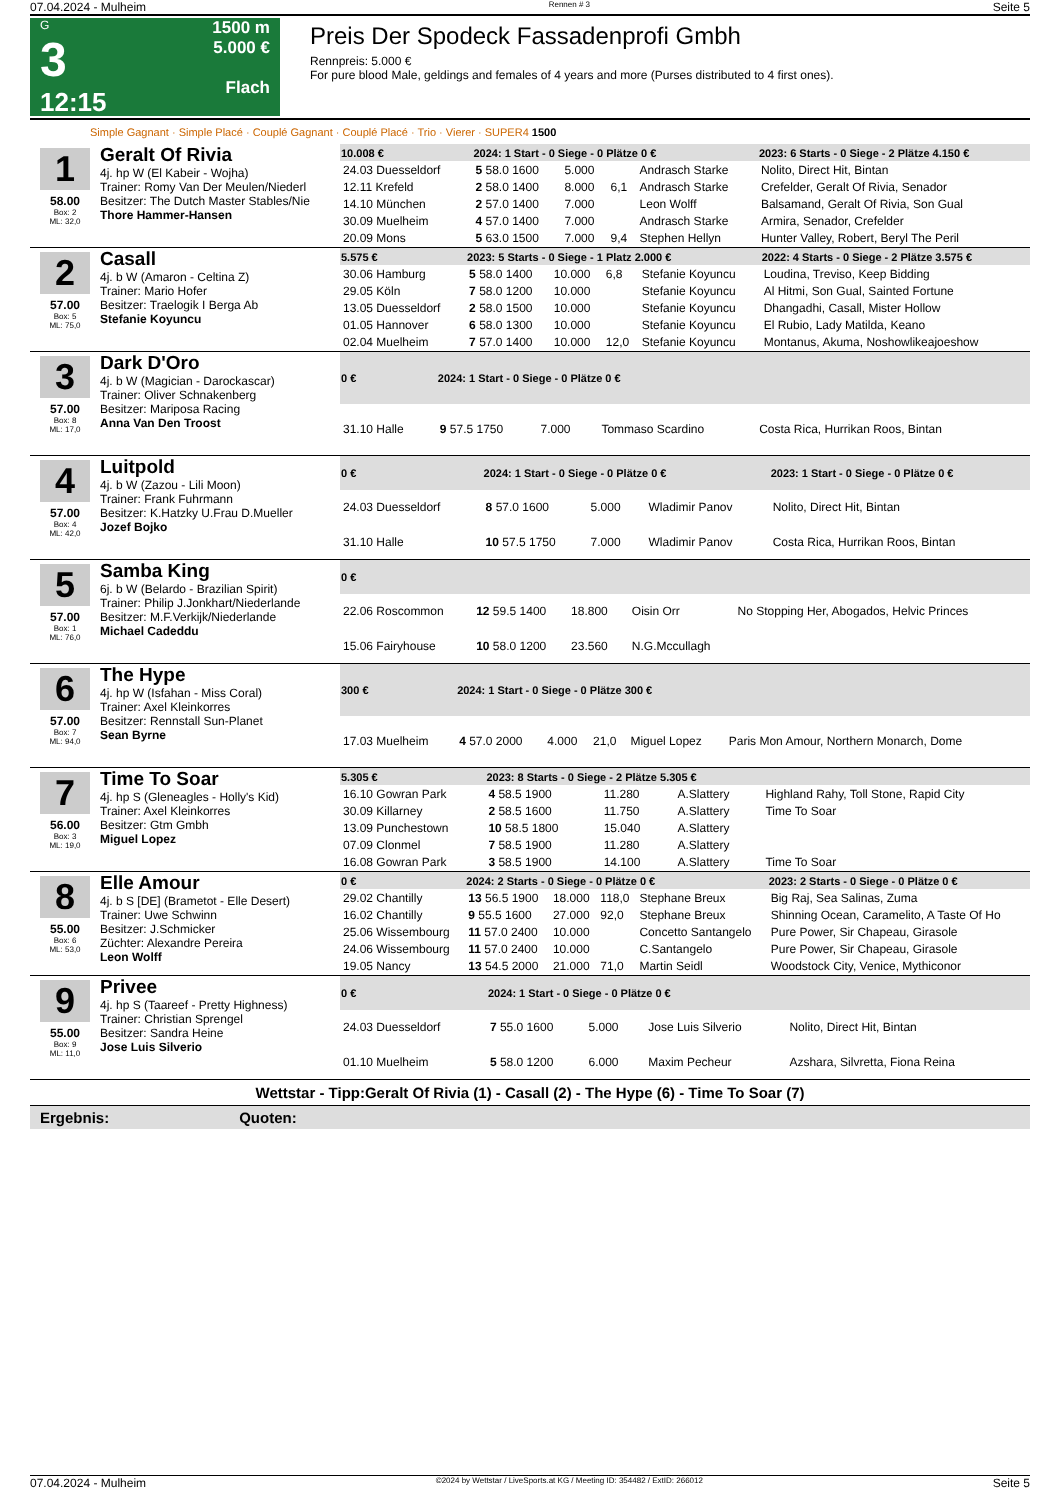07.04.2024 - Mulheim Rennen # 3 Seite 5
G
3
12:15
1500 m
5.000 €
Flach
Preis Der Spodeck Fassadenprofi Gmbh
Rennpreis: 5.000 €
For pure blood Male, geldings and females of 4 years and more (Purses distributed to 4 first ones).
Simple Gagnant · Simple Placé · Couplé Gagnant · Couplé Placé · Trio · Vierer · SUPER4 1500
1
58.00
Box: 2
ML: 32,0
Geralt Of Rivia
4j. hp W (El Kabeir - Wojha)
Trainer: Romy Van Der Meulen/Niederl
Besitzer: The Dutch Master Stables/Nie
Thore Hammer-Hansen
| 10.008 € | 2024: 1 Start - 0 Siege - 0 Plätze 0 € | | | | 2023: 6 Starts - 0 Siege - 2 Plätze 4.150 € |
| --- | --- | --- | --- | --- | --- |
| 24.03 Duesseldorf | 5 58.0 1600 | 5.000 | | Andrasch Starke | Nolito, Direct Hit, Bintan |
| 12.11 Krefeld | 2 58.0 1400 | 8.000 | 6,1 | Andrasch Starke | Crefelder, Geralt Of Rivia, Senador |
| 14.10 München | 2 57.0 1400 | 7.000 | | Leon Wolff | Balsamand, Geralt Of Rivia, Son Gual |
| 30.09 Muelheim | 4 57.0 1400 | 7.000 | | Andrasch Starke | Armira, Senador, Crefelder |
| 20.09 Mons | 5 63.0 1500 | 7.000 | 9,4 | Stephen Hellyn | Hunter Valley, Robert, Beryl The Peril |
2
57.00
Box: 5
ML: 75,0
Casall
4j. b W (Amaron - Celtina Z)
Trainer: Mario Hofer
Besitzer: Traelogik I Berga Ab
Stefanie Koyuncu
| 5.575 € | 2023: 5 Starts - 0 Siege - 1 Platz 2.000 € | | | | 2022: 4 Starts - 0 Siege - 2 Plätze 3.575 € |
| --- | --- | --- | --- | --- | --- |
| 30.06 Hamburg | 5 58.0 1400 | 10.000 | 6,8 | Stefanie Koyuncu | Loudina, Treviso, Keep Bidding |
| 29.05 Köln | 7 58.0 1200 | 10.000 | | Stefanie Koyuncu | Al Hitmi, Son Gual, Sainted Fortune |
| 13.05 Duesseldorf | 2 58.0 1500 | 10.000 | | Stefanie Koyuncu | Dhangadhi, Casall, Mister Hollow |
| 01.05 Hannover | 6 58.0 1300 | 10.000 | | Stefanie Koyuncu | El Rubio, Lady Matilda, Keano |
| 02.04 Muelheim | 7 57.0 1400 | 10.000 | 12,0 | Stefanie Koyuncu | Montanus, Akuma, Noshowlikeajoeshow |
3
57.00
Box: 8
ML: 17,0
Dark D'Oro
4j. b W (Magician - Darockascar)
Trainer: Oliver Schnakenberg
Besitzer: Mariposa Racing
Anna Van Den Troost
| 0 € | 2024: 1 Start - 0 Siege - 0 Plätze 0 € | | | | |
| --- | --- | --- | --- | --- | --- |
| 31.10 Halle | 9 57.5 1750 | 7.000 | | Tommaso Scardino | Costa Rica, Hurrikan Roos, Bintan |
4
57.00
Box: 4
ML: 42,0
Luitpold
4j. b W (Zazou - Lili Moon)
Trainer: Frank Fuhrmann
Besitzer: K.Hatzky U.Frau D.Mueller
Jozef Bojko
| 0 € | 2024: 1 Start - 0 Siege - 0 Plätze 0 € | | | | 2023: 1 Start - 0 Siege - 0 Plätze 0 € |
| --- | --- | --- | --- | --- | --- |
| 24.03 Duesseldorf | 8 57.0 1600 | 5.000 | | Wladimir Panov | Nolito, Direct Hit, Bintan |
| 31.10 Halle | 10 57.5 1750 | 7.000 | | Wladimir Panov | Costa Rica, Hurrikan Roos, Bintan |
5
57.00
Box: 1
ML: 76,0
Samba King
6j. b W (Belardo - Brazilian Spirit)
Trainer: Philip J.Jonkhart/Niederlande
Besitzer: M.F.Verkijk/Niederlande
Michael Cadeddu
| 0 € | | | | | |
| --- | --- | --- | --- | --- | --- |
| 22.06 Roscommon | 12 59.5 1400 | 18.800 | | Oisin Orr | No Stopping Her, Abogados, Helvic Princes |
| 15.06 Fairyhouse | 10 58.0 1200 | 23.560 | | N.G.Mccullagh | |
6
57.00
Box: 7
ML: 94,0
The Hype
4j. hp W (Isfahan - Miss Coral)
Trainer: Axel Kleinkorres
Besitzer: Rennstall Sun-Planet
Sean Byrne
| 300 € | 2024: 1 Start - 0 Siege - 0 Plätze 300 € | | | | |
| --- | --- | --- | --- | --- | --- |
| 17.03 Muelheim | 4 57.0 2000 | 4.000 | 21,0 | Miguel Lopez | Paris Mon Amour, Northern Monarch, Dome |
7
56.00
Box: 3
ML: 19,0
Time To Soar
4j. hp S (Gleneagles - Holly's Kid)
Trainer: Axel Kleinkorres
Besitzer: Gtm Gmbh
Miguel Lopez
| 5.305 € | 2023: 8 Starts - 0 Siege - 2 Plätze 5.305 € | | | | |
| --- | --- | --- | --- | --- | --- |
| 16.10 Gowran Park | 4 58.5 1900 | 11.280 | | A.Slattery | Highland Rahy, Toll Stone, Rapid City |
| 30.09 Killarney | 2 58.5 1600 | 11.750 | | A.Slattery | Time To Soar |
| 13.09 Punchestown | 10 58.5 1800 | 15.040 | | A.Slattery | |
| 07.09 Clonmel | 7 58.5 1900 | 11.280 | | A.Slattery | |
| 16.08 Gowran Park | 3 58.5 1900 | 14.100 | | A.Slattery | Time To Soar |
8
55.00
Box: 6
ML: 53,0
Elle Amour
4j. b S [DE] (Brametot - Elle Desert)
Trainer: Uwe Schwinn
Besitzer: J.Schmicker
Züchter: Alexandre Pereira
Leon Wolff
| 0 € | 2024: 2 Starts - 0 Siege - 0 Plätze 0 € | | | | 2023: 2 Starts - 0 Siege - 0 Plätze 0 € |
| --- | --- | --- | --- | --- | --- |
| 29.02 Chantilly | 13 56.5 1900 | 18.000 | 118,0 | Stephane Breux | Big Raj, Sea Salinas, Zuma |
| 16.02 Chantilly | 9 55.5 1600 | 27.000 | 92,0 | Stephane Breux | Shinning Ocean, Caramelito, A Taste Of Ho |
| 25.06 Wissembourg | 11 57.0 2400 | 10.000 | | Concetto Santangelo | Pure Power, Sir Chapeau, Girasole |
| 24.06 Wissembourg | 11 57.0 2400 | 10.000 | | C.Santangelo | Pure Power, Sir Chapeau, Girasole |
| 19.05 Nancy | 13 54.5 2000 | 21.000 | 71,0 | Martin Seidl | Woodstock City, Venice, Mythiconor |
9
55.00
Box: 9
ML: 11,0
Privee
4j. hp S (Taareef - Pretty Highness)
Trainer: Christian Sprengel
Besitzer: Sandra Heine
Jose Luis Silverio
| 0 € | 2024: 1 Start - 0 Siege - 0 Plätze 0 € | | | | |
| --- | --- | --- | --- | --- | --- |
| 24.03 Duesseldorf | 7 55.0 1600 | 5.000 | | Jose Luis Silverio | Nolito, Direct Hit, Bintan |
| 01.10 Muelheim | 5 58.0 1200 | 6.000 | | Maxim Pecheur | Azshara, Silvretta, Fiona Reina |
Wettstar - Tipp:Geralt Of Rivia (1) - Casall (2) - The Hype (6) - Time To Soar (7)
Ergebnis: Quoten:
07.04.2024 - Mulheim ©2024 by Wettstar / LiveSports.at KG / Meeting ID: 354482 / ExtID: 266012 Seite 5